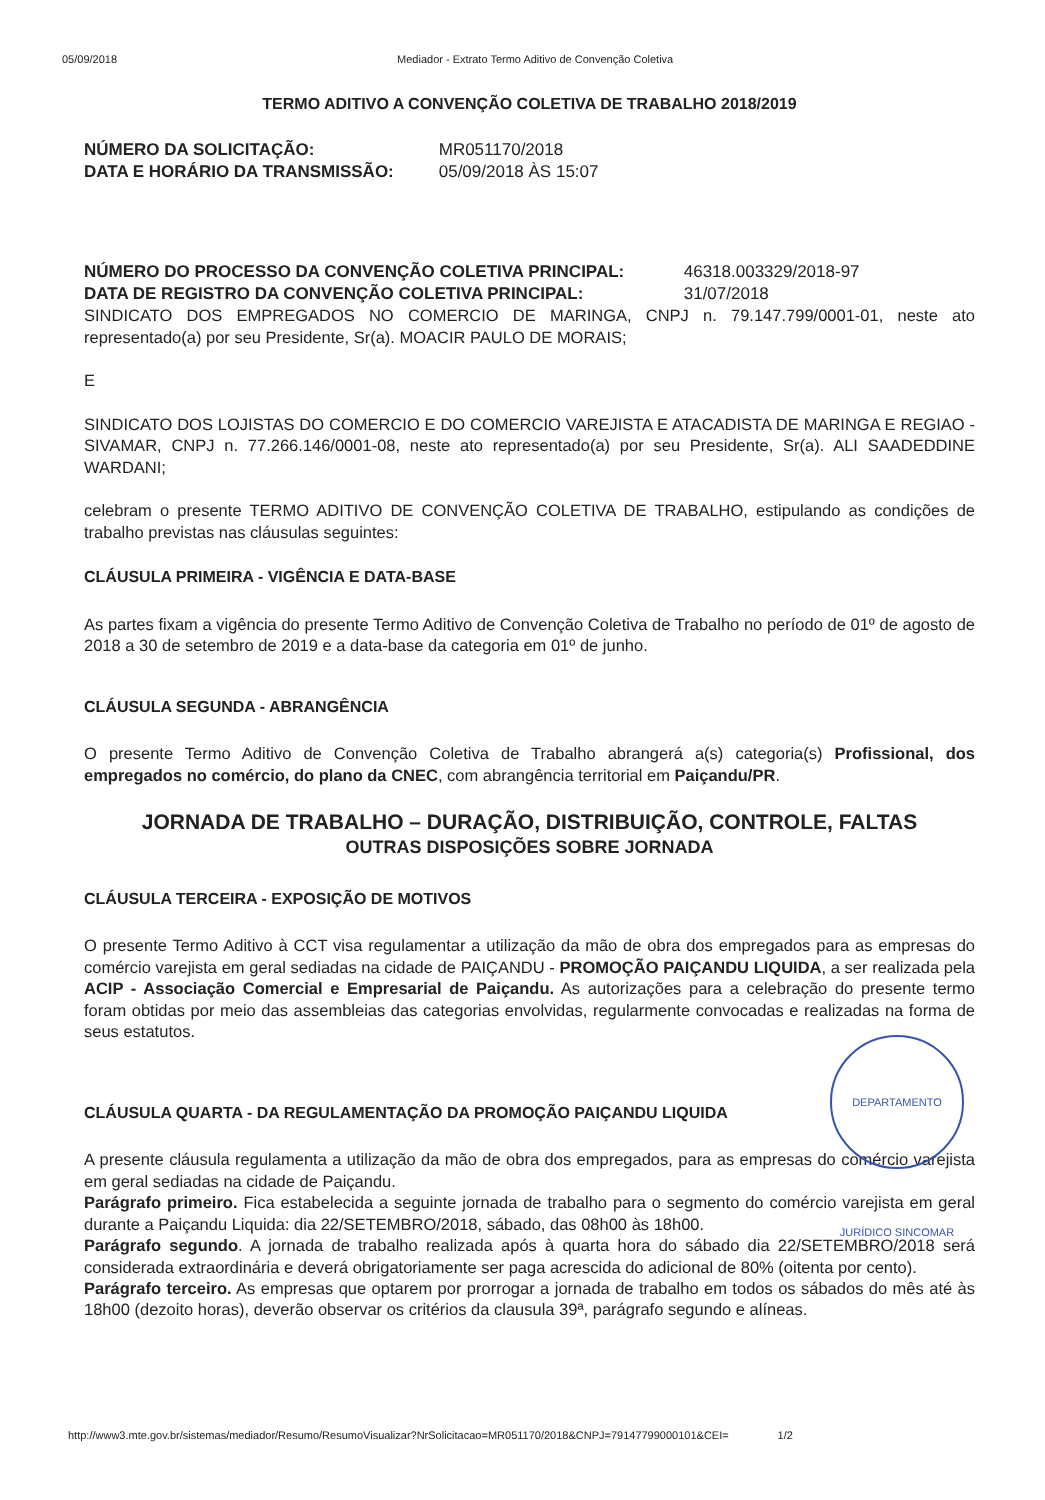05/09/2018 Mediador - Extrato Termo Aditivo de Convenção Coletiva
TERMO ADITIVO A CONVENÇÃO COLETIVA DE TRABALHO 2018/2019
NÚMERO DA SOLICITAÇÃO: MR051170/2018
DATA E HORÁRIO DA TRANSMISSÃO: 05/09/2018 ÀS 15:07
NÚMERO DO PROCESSO DA CONVENÇÃO COLETIVA PRINCIPAL: 46318.003329/2018-97
DATA DE REGISTRO DA CONVENÇÃO COLETIVA PRINCIPAL: 31/07/2018
SINDICATO DOS EMPREGADOS NO COMERCIO DE MARINGA, CNPJ n. 79.147.799/0001-01, neste ato representado(a) por seu Presidente, Sr(a). MOACIR PAULO DE MORAIS;
E
SINDICATO DOS LOJISTAS DO COMERCIO E DO COMERCIO VAREJISTA E ATACADISTA DE MARINGA E REGIAO - SIVAMAR, CNPJ n. 77.266.146/0001-08, neste ato representado(a) por seu Presidente, Sr(a). ALI SAADEDDINE WARDANI;
celebram o presente TERMO ADITIVO DE CONVENÇÃO COLETIVA DE TRABALHO, estipulando as condições de trabalho previstas nas cláusulas seguintes:
CLÁUSULA PRIMEIRA - VIGÊNCIA E DATA-BASE
As partes fixam a vigência do presente Termo Aditivo de Convenção Coletiva de Trabalho no período de 01º de agosto de 2018 a 30 de setembro de 2019 e a data-base da categoria em 01º de junho.
CLÁUSULA SEGUNDA - ABRANGÊNCIA
O presente Termo Aditivo de Convenção Coletiva de Trabalho abrangerá a(s) categoria(s) Profissional, dos empregados no comércio, do plano da CNEC, com abrangência territorial em Paiçandu/PR.
JORNADA DE TRABALHO – DURAÇÃO, DISTRIBUIÇÃO, CONTROLE, FALTAS
OUTRAS DISPOSIÇÕES SOBRE JORNADA
CLÁUSULA TERCEIRA - EXPOSIÇÃO DE MOTIVOS
O presente Termo Aditivo à CCT visa regulamentar a utilização da mão de obra dos empregados para as empresas do comércio varejista em geral sediadas na cidade de PAIÇANDU - PROMOÇÃO PAIÇANDU LIQUIDA, a ser realizada pela ACIP - Associação Comercial e Empresarial de Paiçandu. As autorizações para a celebração do presente termo foram obtidas por meio das assembleias das categorias envolvidas, regularmente convocadas e realizadas na forma de seus estatutos.
CLÁUSULA QUARTA - DA REGULAMENTAÇÃO DA PROMOÇÃO PAIÇANDU LIQUIDA
A presente cláusula regulamenta a utilização da mão de obra dos empregados, para as empresas do comércio varejista em geral sediadas na cidade de Paiçandu.
Parágrafo primeiro. Fica estabelecida a seguinte jornada de trabalho para o segmento do comércio varejista em geral durante a Paiçandu Liquida: dia 22/SETEMBRO/2018, sábado, das 08h00 às 18h00.
Parágrafo segundo. A jornada de trabalho realizada após à quarta hora do sábado dia 22/SETEMBRO/2018 será considerada extraordinária e deverá obrigatoriamente ser paga acrescida do adicional de 80% (oitenta por cento).
Parágrafo terceiro. As empresas que optarem por prorrogar a jornada de trabalho em todos os sábados do mês até às 18h00 (dezoito horas), deverão observar os critérios da clausula 39ª, parágrafo segundo e alíneas.
DEPARTAMENTO JURÍDICO SINCOMAR
http://www3.mte.gov.br/sistemas/mediador/Resumo/ResumoVisualizar?NrSolicitacao=MR051170/2018&CNPJ=79147799000101&CEI= 1/2